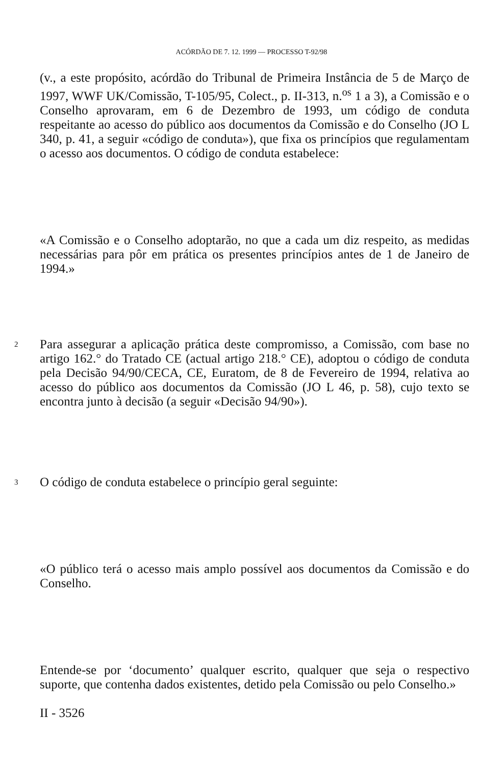ACÓRDÃO DE 7. 12. 1999 — PROCESSO T-92/98
(v., a este propósito, acórdão do Tribunal de Primeira Instância de 5 de Março de 1997, WWF UK/Comissão, T-105/95, Colect., p. II-313, n.<sup>os</sup> 1 a 3), a Comissão e o Conselho aprovaram, em 6 de Dezembro de 1993, um código de conduta respeitante ao acesso do público aos documentos da Comissão e do Conselho (JO L 340, p. 41, a seguir «código de conduta»), que fixa os princípios que regulamentam o acesso aos documentos. O código de conduta estabelece:
«A Comissão e o Conselho adoptarão, no que a cada um diz respeito, as medidas necessárias para pôr em prática os presentes princípios antes de 1 de Janeiro de 1994.»
2
Para assegurar a aplicação prática deste compromisso, a Comissão, com base no artigo 162.° do Tratado CE (actual artigo 218.° CE), adoptou o código de conduta pela Decisão 94/90/CECA, CE, Euratom, de 8 de Fevereiro de 1994, relativa ao acesso do público aos documentos da Comissão (JO L 46, p. 58), cujo texto se encontra junto à decisão (a seguir «Decisão 94/90»).
3
O código de conduta estabelece o princípio geral seguinte:
«O público terá o acesso mais amplo possível aos documentos da Comissão e do Conselho.
Entende-se por ‘documento’ qualquer escrito, qualquer que seja o respectivo suporte, que contenha dados existentes, detido pela Comissão ou pelo Conselho.»
II - 3526